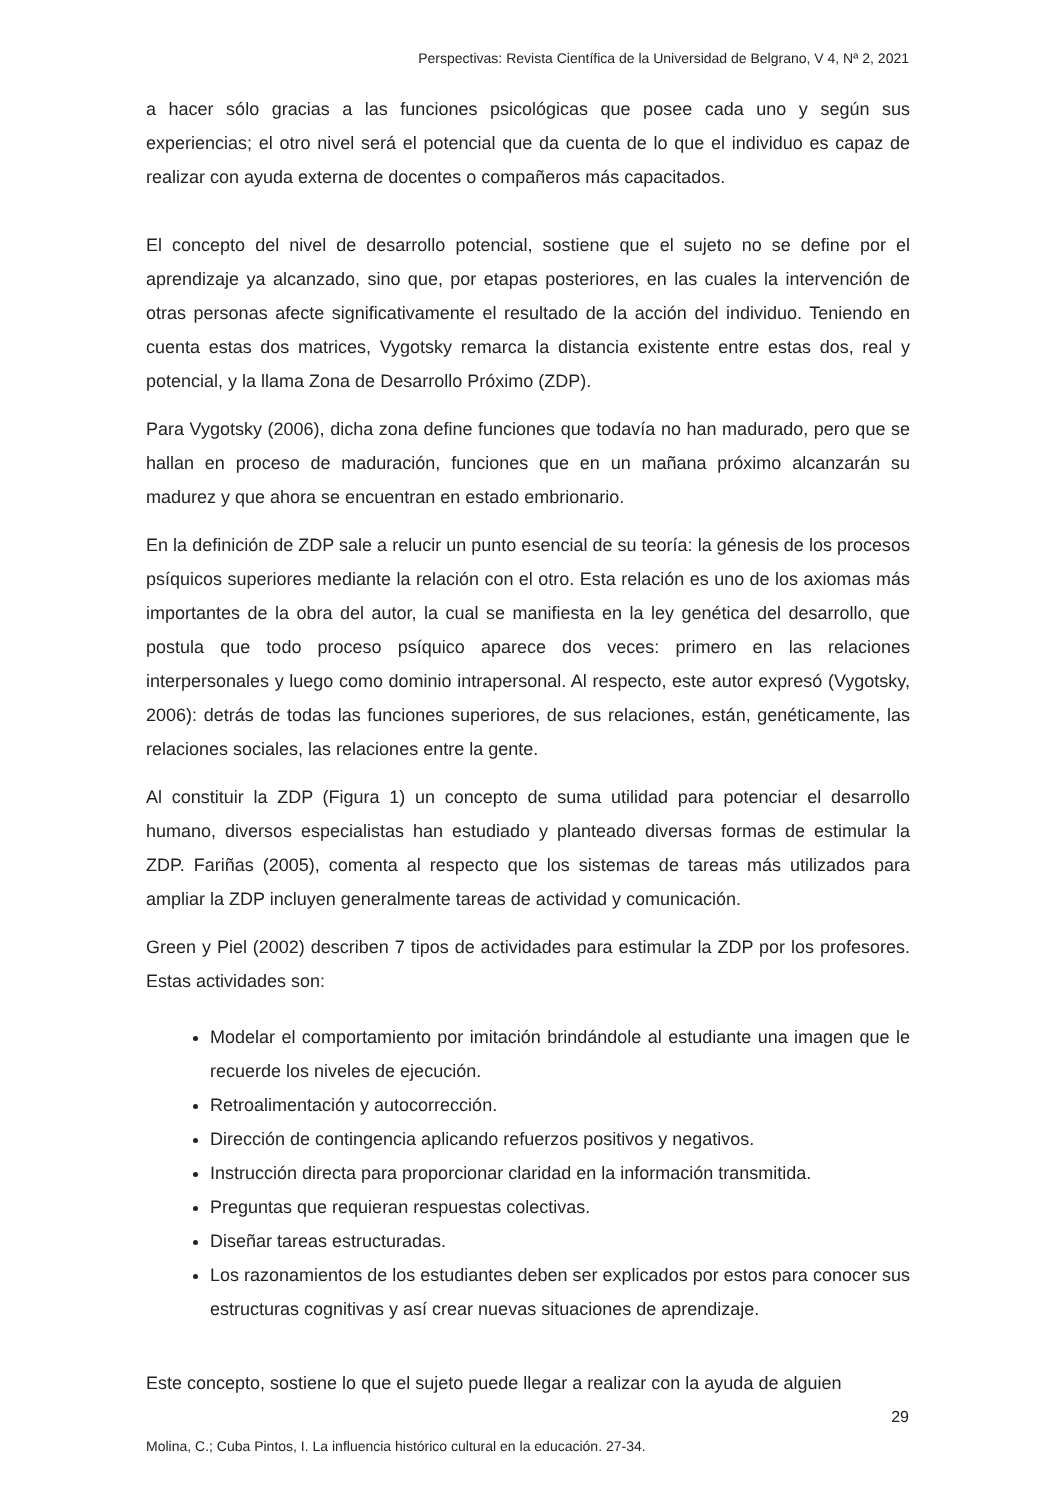Perspectivas: Revista Científica de la Universidad de Belgrano, V 4, Nª 2, 2021
a hacer sólo gracias a las funciones psicológicas que posee cada uno y según sus experiencias; el otro nivel será el potencial que da cuenta de lo que el individuo es capaz de realizar con ayuda externa de docentes o compañeros más capacitados.
El concepto del nivel de desarrollo potencial, sostiene que el sujeto no se define por el aprendizaje ya alcanzado, sino que, por etapas posteriores, en las cuales la intervención de otras personas afecte significativamente el resultado de la acción del individuo. Teniendo en cuenta estas dos matrices, Vygotsky remarca la distancia existente entre estas dos, real y potencial, y la llama Zona de Desarrollo Próximo (ZDP).
Para Vygotsky (2006), dicha zona define funciones que todavía no han madurado, pero que se hallan en proceso de maduración, funciones que en un mañana próximo alcanzarán su madurez y que ahora se encuentran en estado embrionario.
En la definición de ZDP sale a relucir un punto esencial de su teoría: la génesis de los procesos psíquicos superiores mediante la relación con el otro. Esta relación es uno de los axiomas más importantes de la obra del autor, la cual se manifiesta en la ley genética del desarrollo, que postula que todo proceso psíquico aparece dos veces: primero en las relaciones interpersonales y luego como dominio intrapersonal. Al respecto, este autor expresó (Vygotsky, 2006): detrás de todas las funciones superiores, de sus relaciones, están, genéticamente, las relaciones sociales, las relaciones entre la gente.
Al constituir la ZDP (Figura 1) un concepto de suma utilidad para potenciar el desarrollo humano, diversos especialistas han estudiado y planteado diversas formas de estimular la ZDP. Fariñas (2005), comenta al respecto que los sistemas de tareas más utilizados para ampliar la ZDP incluyen generalmente tareas de actividad y comunicación.
Green y Piel (2002) describen 7 tipos de actividades para estimular la ZDP por los profesores. Estas actividades son:
Modelar el comportamiento por imitación brindándole al estudiante una imagen que le recuerde los niveles de ejecución.
Retroalimentación y autocorrección.
Dirección de contingencia aplicando refuerzos positivos y negativos.
Instrucción directa para proporcionar claridad en la información transmitida.
Preguntas que requieran respuestas colectivas.
Diseñar tareas estructuradas.
Los razonamientos de los estudiantes deben ser explicados por estos para conocer sus estructuras cognitivas y así crear nuevas situaciones de aprendizaje.
Este concepto, sostiene lo que el sujeto puede llegar a realizar con la ayuda de alguien
29
Molina, C.; Cuba Pintos, I. La influencia histórico cultural en la educación. 27-34.